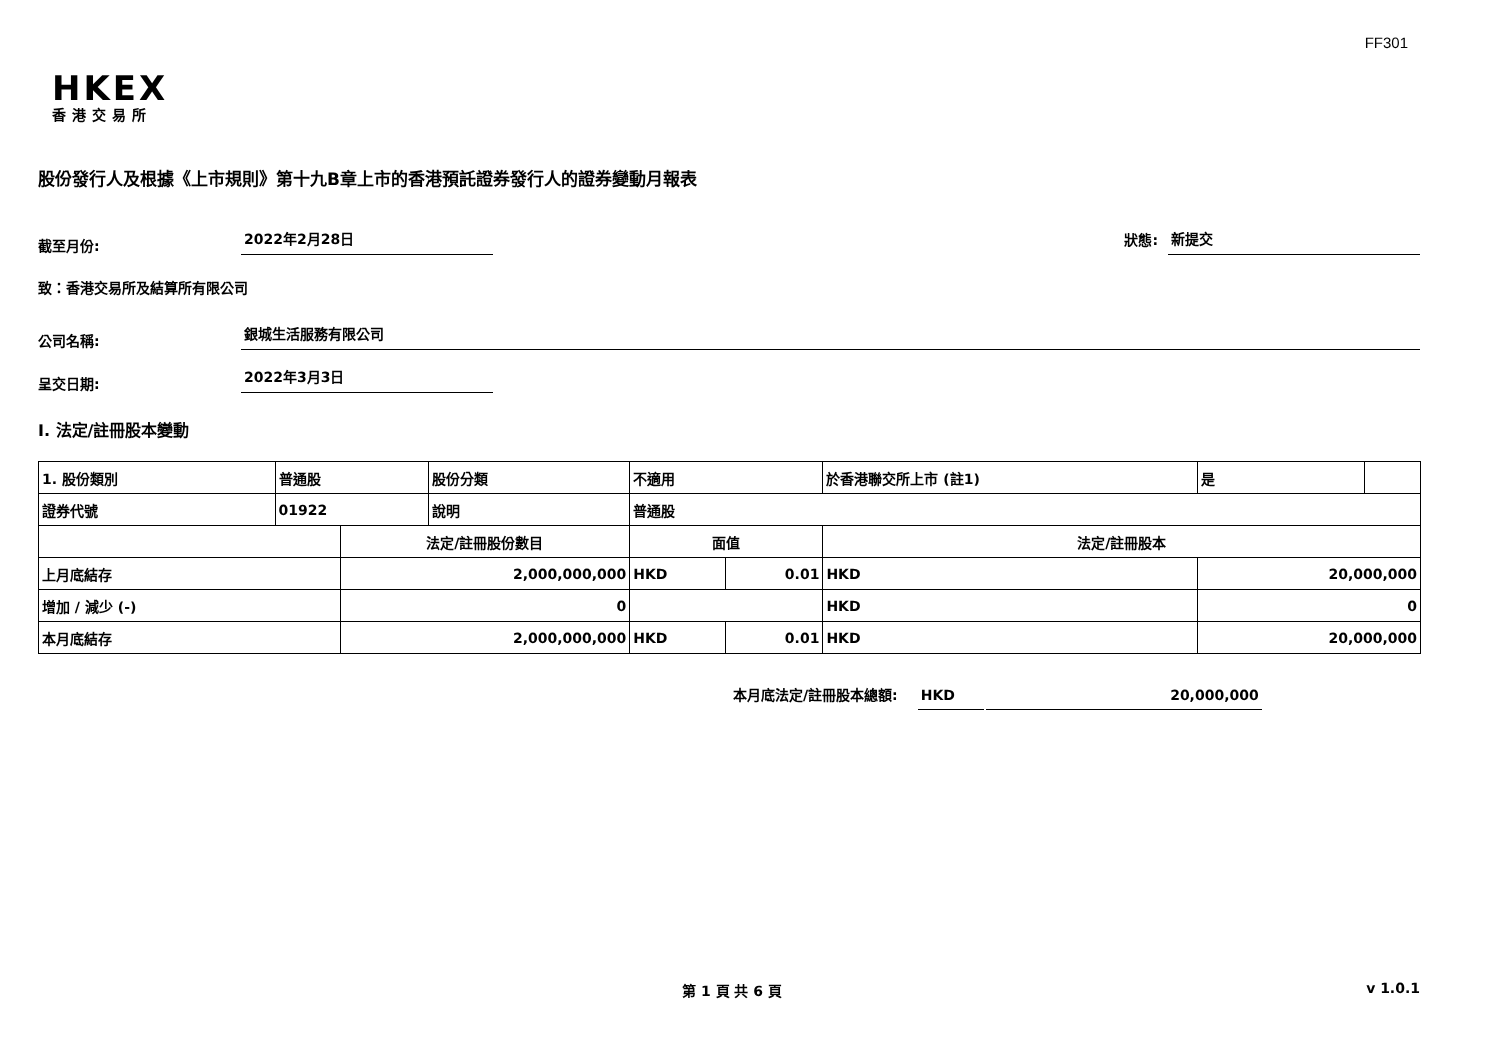FF301
HKEX
香港交易所
股份發行人及根據《上市規則》第十九B章上市的香港預託證券發行人的證券變動月報表
截至月份:
2022年2月28日
狀態:
新提交
致：香港交易所及結算所有限公司
公司名稱:
銀城生活服務有限公司
呈交日期:
2022年3月3日
I. 法定/註冊股本變動
| 1. 股份類別 | 普通股 | | 股份分類 | 不適用 | | | 於香港聯交所上市 (註1) | | 是 | |
| 證券代號 | 01922 | | 說明 | 普通股 | | | | | | |
| | | 法定/註冊股份數目 | | | 面值 | | 法定/註冊股本 | | | |
| 上月底結存 | | 2,000,000,000 | | | HKD | 0.01 | HKD | 20,000,000 | | |
| 增加 / 減少 (-) | | 0 | | | | | HKD | 0 | | |
| 本月底結存 | | 2,000,000,000 | | | HKD | 0.01 | HKD | 20,000,000 | | |
本月底法定/註冊股本總額:
HKD
20,000,000
第 1 頁 共 6 頁 v 1.0.1